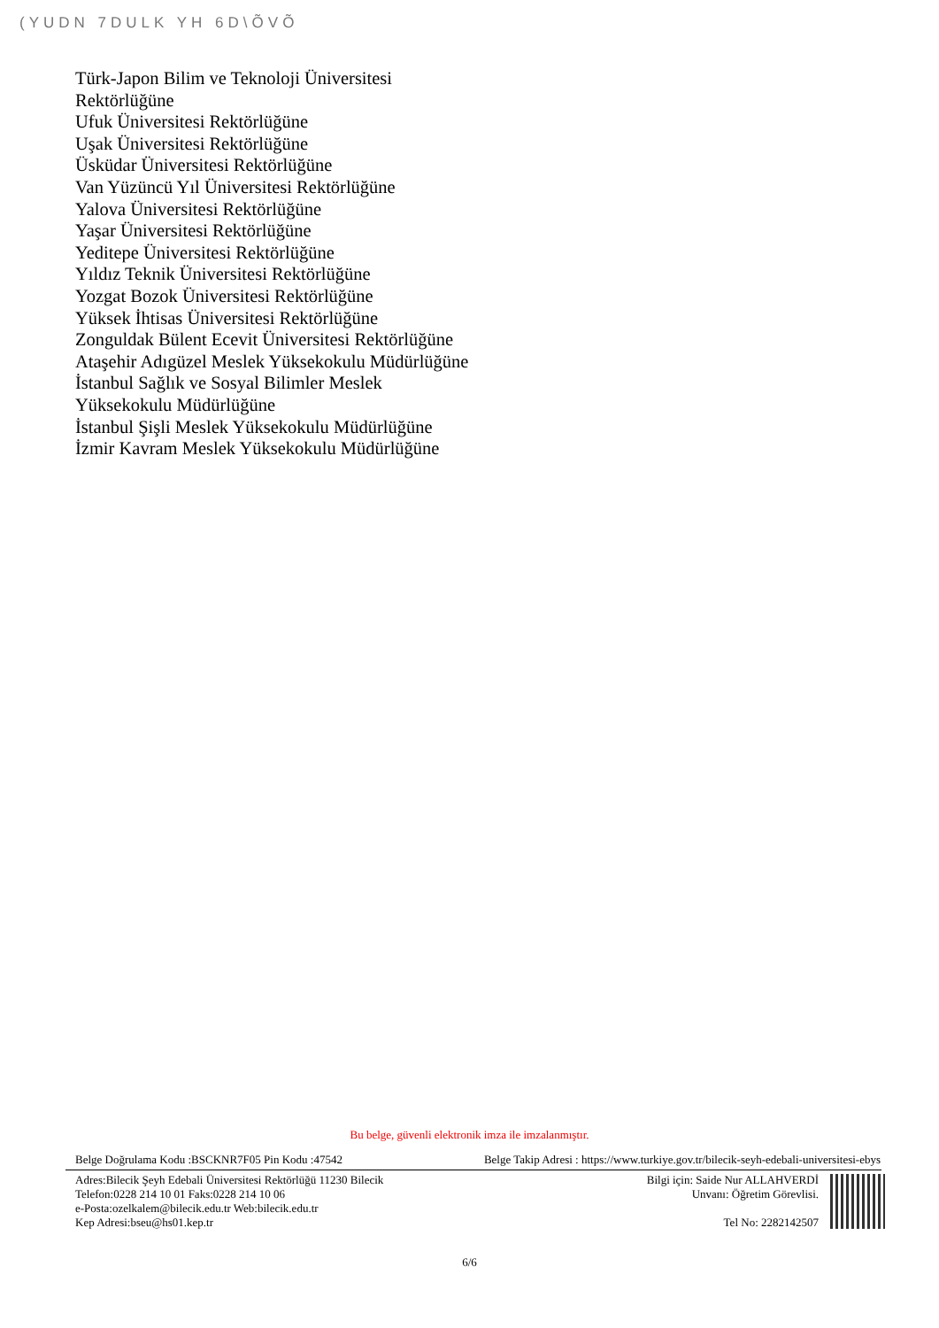(YUDN 7DULK YH 6D\ÕVÕ
Türk-Japon Bilim ve Teknoloji Üniversitesi Rektörlüğüne
Ufuk Üniversitesi Rektörlüğüne
Uşak Üniversitesi Rektörlüğüne
Üsküdar Üniversitesi Rektörlüğüne
Van Yüzüncü Yıl Üniversitesi Rektörlüğüne
Yalova Üniversitesi Rektörlüğüne
Yaşar Üniversitesi Rektörlüğüne
Yeditepe Üniversitesi Rektörlüğüne
Yıldız Teknik Üniversitesi Rektörlüğüne
Yozgat Bozok Üniversitesi Rektörlüğüne
Yüksek İhtisas Üniversitesi Rektörlüğüne
Zonguldak Bülent Ecevit Üniversitesi Rektörlüğüne
Ataşehir Adıgüzel Meslek Yüksekokulu Müdürlüğüne
İstanbul Sağlık ve Sosyal Bilimler Meslek Yüksekokulu Müdürlüğüne
İstanbul Şişli Meslek Yüksekokulu Müdürlüğüne
İzmir Kavram Meslek Yüksekokulu Müdürlüğüne
Bu belge, güvenli elektronik imza ile imzalanmıştır.
Belge Doğrulama Kodu :BSCKNR7F05 Pin Kodu :47542 Belge Takip Adresi : https://www.turkiye.gov.tr/bilecik-seyh-edebali-universitesi-ebys
Adres:Bilecik Şeyh Edebali Üniversitesi Rektörlüğü 11230 Bilecik
Telefon:0228 214 10 01 Faks:0228 214 10 06
e-Posta:ozelkalem@bilecik.edu.tr Web:bilecik.edu.tr
Kep Adresi:bseu@hs01.kep.tr
Bilgi için: Saide Nur ALLAHVERDİ
Unvanı: Öğretim Görevlisi.
Tel No: 2282142507
6/6